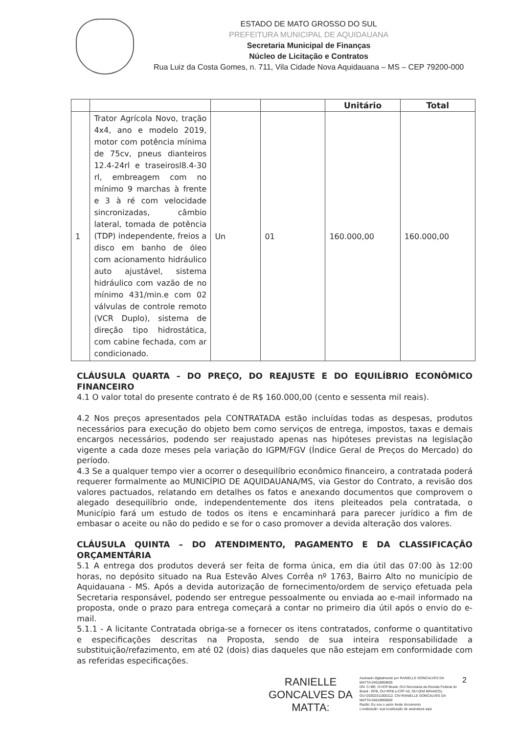ESTADO DE MATO GROSSO DO SUL
PREFEITURA MUNICIPAL DE AQUIDAUANA
Secretaria Municipal de Finanças
Núcleo de Licitação e Contratos
Rua Luiz da Costa Gomes, n. 711, Vila Cidade Nova Aquidauana – MS – CEP 79200-000
| | | | | Unitário | Total |
| --- | --- | --- | --- | --- | --- |
| 1 | Trator Agrícola Novo, tração 4x4, ano e modelo 2019, motor com potência mínima de 75cv, pneus dianteiros 12.4-24rl e traseirosl8.4-30 rl, embreagem com no mínimo 9 marchas à frente e 3 à ré com velocidade sincronizadas, câmbio lateral, tomada de potência (TDP) independente, freios a disco em banho de óleo com acionamento hidráulico auto ajustável, sistema hidráulico com vazão de no mínimo 431/min.e com 02 válvulas de controle remoto (VCR Duplo), sistema de direção tipo hidrostática, com cabine fechada, com ar condicionado. | Un | 01 | 160.000,00 | 160.000,00 |
CLÁUSULA QUARTA – DO PREÇO, DO REAJUSTE E DO EQUILÍBRIO ECONÔMICO FINANCEIRO
4.1 O valor total do presente contrato é de R$ 160.000,00 (cento e sessenta mil reais).
4.2 Nos preços apresentados pela CONTRATADA estão incluídas todas as despesas, produtos necessários para execução do objeto bem como serviços de entrega, impostos, taxas e demais encargos necessários, podendo ser reajustado apenas nas hipóteses previstas na legislação vigente a cada doze meses pela variação do IGPM/FGV (Índice Geral de Preços do Mercado) do período.
4.3 Se a qualquer tempo vier a ocorrer o desequilíbrio econômico financeiro, a contratada poderá requerer formalmente ao MUNICÍPIO DE AQUIDAUANA/MS, via Gestor do Contrato, a revisão dos valores pactuados, relatando em detalhes os fatos e anexando documentos que comprovem o alegado desequilíbrio onde, independentemente dos itens pleiteados pela contratada, o Município fará um estudo de todos os itens e encaminhará para parecer jurídico a fim de embasar o aceite ou não do pedido e se for o caso promover a devida alteração dos valores.
CLÁUSULA QUINTA – DO ATENDIMENTO, PAGAMENTO E DA CLASSIFICAÇÂO ORÇAMENTÁRIA
5.1 A entrega dos produtos deverá ser feita de forma única, em dia útil das 07:00 às 12:00 horas, no depósito situado na Rua Estevão Alves Corrêa nº 1763, Bairro Alto no município de Aquidauana - MS. Após a devida autorização de fornecimento/ordem de serviço efetuada pela Secretaria responsável, podendo ser entregue pessoalmente ou enviada ao e-mail informado na proposta, onde o prazo para entrega começará a contar no primeiro dia útil após o envio do e-mail.
5.1.1 - A licitante Contratada obriga-se a fornecer os itens contratados, conforme o quantitativo e especificações descritas na Proposta, sendo de sua inteira responsabilidade a substituição/refazimento, em até 02 (dois) dias daqueles que não estejam em conformidade com as referidas especificações.
RANIELLE GONCALVES DA MATTA:
Assinado digitalmente por RANIELLE GONCALVES DA MATTA:04018969600
DN: C=BR, O=ICP-Brasil, OU=Secretaria da Receita Federal do Brasil - RFB, OU=RFB e-CPF A3, OU=(EM BRANCO), OU=20302311000112, CN=RANIELLE GONCALVES DA MATTA:04018969600
Razão: Eu sou o autor deste documento
Localização: sua localização de assinatura aqui
2